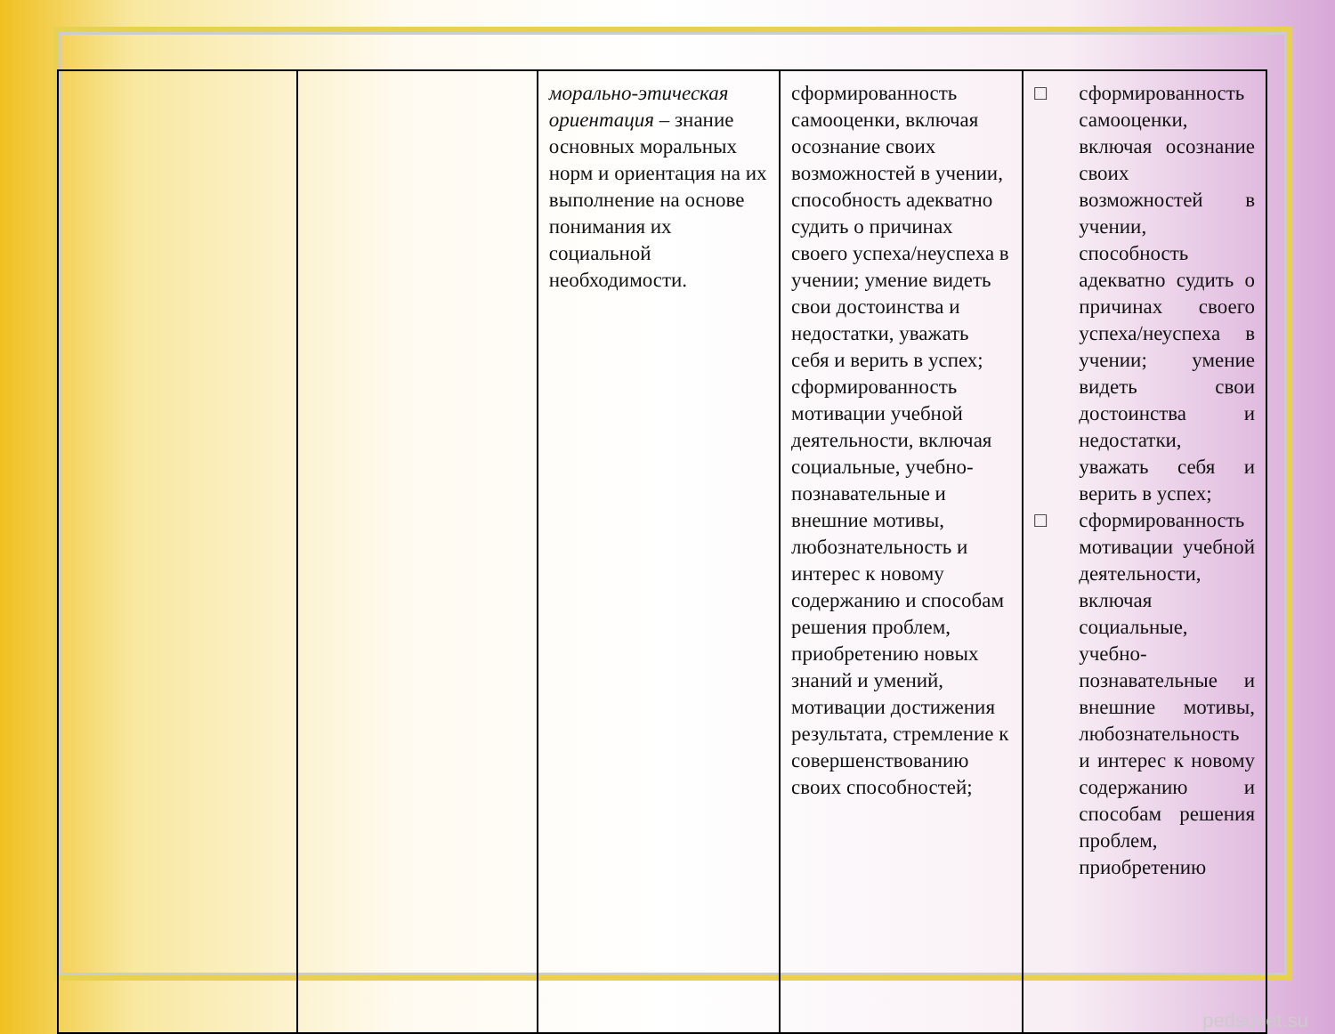| | | морально-этическая ориентация – знание основных моральных норм и ориентация на их выполнение на основе понимания их социальной необходимости. | сформированность самооценки, включая осознание своих возможностей в учении, способность адекватно судить о причинах своего успеха/неуспеха в учении; умение видеть свои достоинства и недостатки, уважать себя и верить в успех; сформированность мотивации учебной деятельности, включая социальные, учебно-познавательные и внешние мотивы, любознательность и интерес к новому содержанию и способам решения проблем, приобретению новых знаний и умений, мотивации достижения результата, стремление к совершенствованию своих способностей; | □ сформированность самооценки, включая осознание своих возможностей в учении, способность адекватно судить о причинах своего успеха/неуспеха в учении; умение видеть свои достоинства и недостатки, уважать себя и верить в успех; □ сформированность мотивации учебной деятельности, включая социальные, учебно-познавательные и внешние мотивы, любознательность и интерес к новому содержанию и способам решения проблем, приобретению |
pedsovet.su